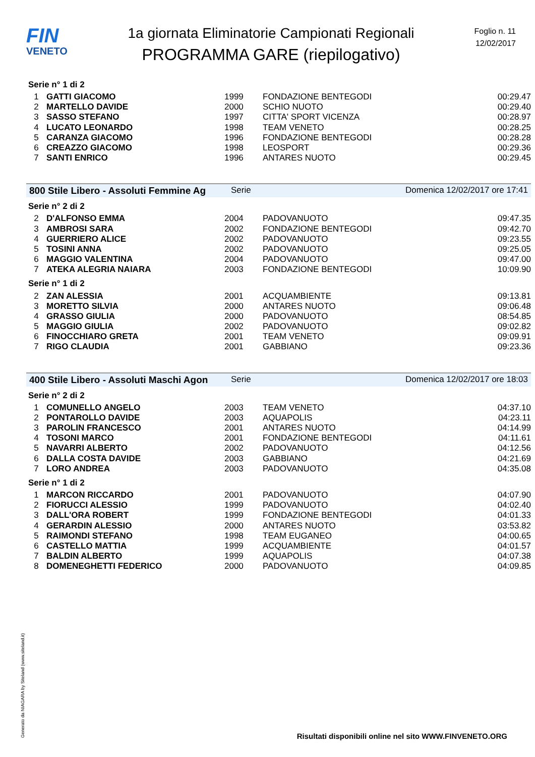FIN
VENETO
1a giornata Eliminatorie Campionati Regionali
PROGRAMMA GARE (riepilogativo)
Foglio n. 11
12/02/2017
Serie n° 1 di 2
| 1 | GATTI GIACOMO | 1999 | FONDAZIONE BENTEGODI | 00:29.47 |
| 2 | MARTELLO DAVIDE | 2000 | SCHIO NUOTO | 00:29.40 |
| 3 | SASSO STEFANO | 1997 | CITTA' SPORT VICENZA | 00:28.97 |
| 4 | LUCATO LEONARDO | 1998 | TEAM VENETO | 00:28.25 |
| 5 | CARANZA GIACOMO | 1996 | FONDAZIONE BENTEGODI | 00:28.28 |
| 6 | CREAZZO GIACOMO | 1998 | LEOSPORT | 00:29.36 |
| 7 | SANTI ENRICO | 1996 | ANTARES NUOTO | 00:29.45 |
800 Stile Libero - Assoluti Femmine Ag Serie Domenica 12/02/2017 ore 17:41
Serie n° 2 di 2
| 2 | D'ALFONSO EMMA | 2004 | PADOVANUOTO | 09:47.35 |
| 3 | AMBROSI SARA | 2002 | FONDAZIONE BENTEGODI | 09:42.70 |
| 4 | GUERRIERO ALICE | 2002 | PADOVANUOTO | 09:23.55 |
| 5 | TOSINI ANNA | 2002 | PADOVANUOTO | 09:25.05 |
| 6 | MAGGIO VALENTINA | 2004 | PADOVANUOTO | 09:47.00 |
| 7 | ATEKA ALEGRIA NAIARA | 2003 | FONDAZIONE BENTEGODI | 10:09.90 |
Serie n° 1 di 2
| 2 | ZAN ALESSIA | 2001 | ACQUAMBIENTE | 09:13.81 |
| 3 | MORETTO SILVIA | 2000 | ANTARES NUOTO | 09:06.48 |
| 4 | GRASSO GIULIA | 2000 | PADOVANUOTO | 08:54.85 |
| 5 | MAGGIO GIULIA | 2002 | PADOVANUOTO | 09:02.82 |
| 6 | FINOCCHIARO GRETA | 2001 | TEAM VENETO | 09:09.91 |
| 7 | RIGO CLAUDIA | 2001 | GABBIANO | 09:23.36 |
400 Stile Libero - Assoluti Maschi Agon Serie Domenica 12/02/2017 ore 18:03
Serie n° 2 di 2
| 1 | COMUNELLO ANGELO | 2003 | TEAM VENETO | 04:37.10 |
| 2 | PONTAROLLO DAVIDE | 2003 | AQUAPOLIS | 04:23.11 |
| 3 | PAROLIN FRANCESCO | 2001 | ANTARES NUOTO | 04:14.99 |
| 4 | TOSONI MARCO | 2001 | FONDAZIONE BENTEGODI | 04:11.61 |
| 5 | NAVARRI ALBERTO | 2002 | PADOVANUOTO | 04:12.56 |
| 6 | DALLA COSTA DAVIDE | 2003 | GABBIANO | 04:21.69 |
| 7 | LORO ANDREA | 2003 | PADOVANUOTO | 04:35.08 |
Serie n° 1 di 2
| 1 | MARCON RICCARDO | 2001 | PADOVANUOTO | 04:07.90 |
| 2 | FIORUCCI ALESSIO | 1999 | PADOVANUOTO | 04:02.40 |
| 3 | DALL'ORA ROBERT | 1999 | FONDAZIONE BENTEGODI | 04:01.33 |
| 4 | GERARDIN ALESSIO | 2000 | ANTARES NUOTO | 03:53.82 |
| 5 | RAIMONDI STEFANO | 1998 | TEAM EUGANEO | 04:00.65 |
| 6 | CASTELLO MATTIA | 1999 | ACQUAMBIENTE | 04:01.57 |
| 7 | BALDIN ALBERTO | 1999 | AQUAPOLIS | 04:07.38 |
| 8 | DOMENEGHETTI FEDERICO | 2000 | PADOVANUOTO | 04:09.85 |
Generato da NIAGARA by Siteland (www.siteland.it)
Risultati disponibili online nel sito WWW.FINVENETO.ORG